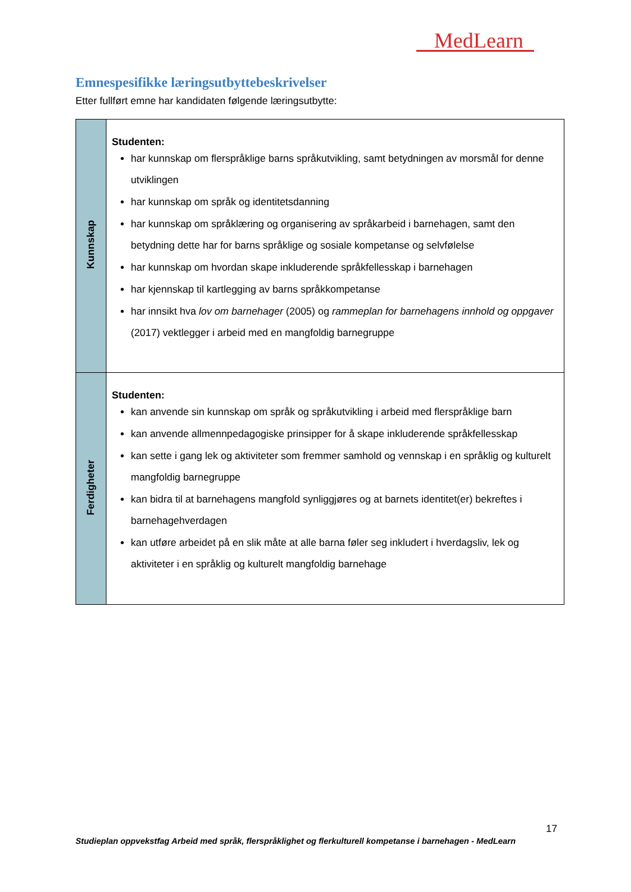MedLearn
Emnespesifikke læringsutbyttebeskrivelser
Etter fullført emne har kandidaten følgende læringsutbytte:
| Kunnskap | Studenten: har kunnskap om flerspråklige barns språkutvikling, samt betydningen av morsmål for denne utviklingen har kunnskap om språk og identitetsdanning har kunnskap om språklæring og organisering av språkarbeid i barnehagen, samt den betydning dette har for barns språklige og sosiale kompetanse og selvfølelse har kunnskap om hvordan skape inkluderende språkfellesskap i barnehagen har kjennskap til kartlegging av barns språkkompetanse har innsikt hva lov om barnehager (2005) og rammeplan for barnehagens innhold og oppgaver (2017) vektlegger i arbeid med en mangfoldig barnegruppe |
| Ferdigheter | Studenten: kan anvende sin kunnskap om språk og språkutvikling i arbeid med flerspråklige barn kan anvende allmennpedagogiske prinsipper for å skape inkluderende språkfellesskap kan sette i gang lek og aktiviteter som fremmer samhold og vennskap i en språklig og kulturelt mangfoldig barnegruppe kan bidra til at barnehagens mangfold synliggjøres og at barnets identitet(er) bekreftes i barnehagehverdagen kan utføre arbeidet på en slik måte at alle barna føler seg inkludert i hverdagsliv, lek og aktiviteter i en språklig og kulturelt mangfoldig barnehage |
17
Studieplan oppvekstfag Arbeid med språk, flerspråklighet og flerkulturell kompetanse i barnehagen - MedLearn